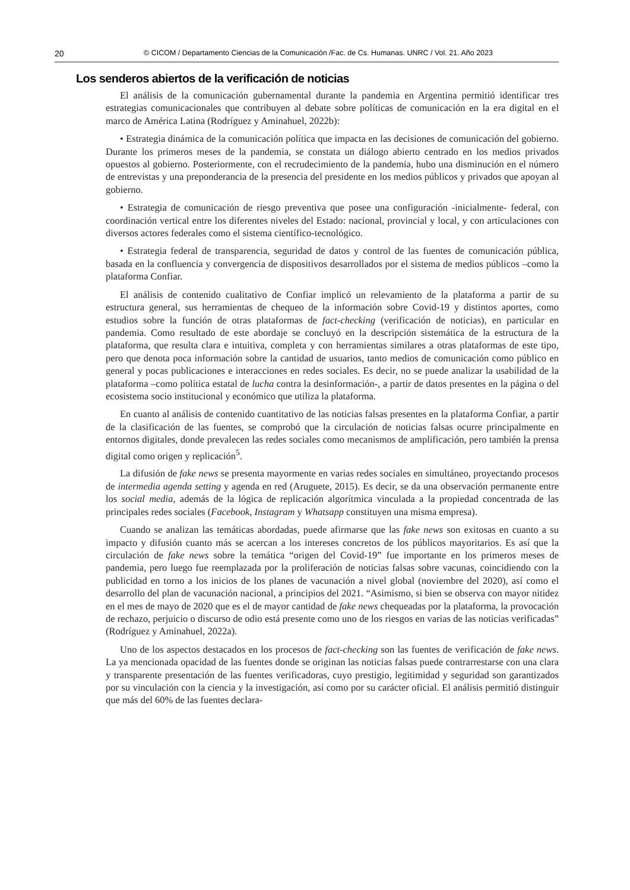20 © CICOM / Departamento Ciencias de la Comunicación /Fac. de Cs. Humanas. UNRC / Vol. 21. Año 2023
Los senderos abiertos de la verificación de noticias
El análisis de la comunicación gubernamental durante la pandemia en Argentina permitió identificar tres estrategias comunicacionales que contribuyen al debate sobre políticas de comunicación en la era digital en el marco de América Latina (Rodríguez y Aminahuel, 2022b):
• Estrategia dinámica de la comunicación política que impacta en las decisiones de comunicación del gobierno. Durante los primeros meses de la pandemia, se constata un diálogo abierto centrado en los medios privados opuestos al gobierno. Posteriormente, con el recrudecimiento de la pandemia, hubo una disminución en el número de entrevistas y una preponderancia de la presencia del presidente en los medios públicos y privados que apoyan al gobierno.
• Estrategia de comunicación de riesgo preventiva que posee una configuración -inicialmente- federal, con coordinación vertical entre los diferentes niveles del Estado: nacional, provincial y local, y con articulaciones con diversos actores federales como el sistema científico-tecnológico.
• Estrategia federal de transparencia, seguridad de datos y control de las fuentes de comunicación pública, basada en la confluencia y convergencia de dispositivos desarrollados por el sistema de medios públicos –como la plataforma Confiar.
El análisis de contenido cualitativo de Confiar implicó un relevamiento de la plataforma a partir de su estructura general, sus herramientas de chequeo de la información sobre Covid-19 y distintos aportes, como estudios sobre la función de otras plataformas de fact-checking (verificación de noticias), en particular en pandemia. Como resultado de este abordaje se concluyó en la descripción sistemática de la estructura de la plataforma, que resulta clara e intuitiva, completa y con herramientas similares a otras plataformas de este tipo, pero que denota poca información sobre la cantidad de usuarios, tanto medios de comunicación como público en general y pocas publicaciones e interacciones en redes sociales. Es decir, no se puede analizar la usabilidad de la plataforma –como política estatal de lucha contra la desinformación-, a partir de datos presentes en la página o del ecosistema socio institucional y económico que utiliza la plataforma.
En cuanto al análisis de contenido cuantitativo de las noticias falsas presentes en la plataforma Confiar, a partir de la clasificación de las fuentes, se comprobó que la circulación de noticias falsas ocurre principalmente en entornos digitales, donde prevalecen las redes sociales como mecanismos de amplificación, pero también la prensa digital como origen y replicación<sup>5</sup>.
La difusión de fake news se presenta mayormente en varias redes sociales en simultáneo, proyectando procesos de intermedia agenda setting y agenda en red (Aruguete, 2015). Es decir, se da una observación permanente entre los social media, además de la lógica de replicación algorítmica vinculada a la propiedad concentrada de las principales redes sociales (Facebook, Instagram y Whatsapp constituyen una misma empresa).
Cuando se analizan las temáticas abordadas, puede afirmarse que las fake news son exitosas en cuanto a su impacto y difusión cuanto más se acercan a los intereses concretos de los públicos mayoritarios. Es así que la circulación de fake news sobre la temática “origen del Covid-19” fue importante en los primeros meses de pandemia, pero luego fue reemplazada por la proliferación de noticias falsas sobre vacunas, coincidiendo con la publicidad en torno a los inicios de los planes de vacunación a nivel global (noviembre del 2020), así como el desarrollo del plan de vacunación nacional, a principios del 2021. “Asimismo, si bien se observa con mayor nitidez en el mes de mayo de 2020 que es el de mayor cantidad de fake news chequeadas por la plataforma, la provocación de rechazo, perjuicio o discurso de odio está presente como uno de los riesgos en varias de las noticias verificadas” (Rodríguez y Aminahuel, 2022a).
Uno de los aspectos destacados en los procesos de fact-checking son las fuentes de verificación de fake news. La ya mencionada opacidad de las fuentes donde se originan las noticias falsas puede contrarrestarse con una clara y transparente presentación de las fuentes verificadoras, cuyo prestigio, legitimidad y seguridad son garantizados por su vinculación con la ciencia y la investigación, así como por su carácter oficial. El análisis permitió distinguir que más del 60% de las fuentes declara-